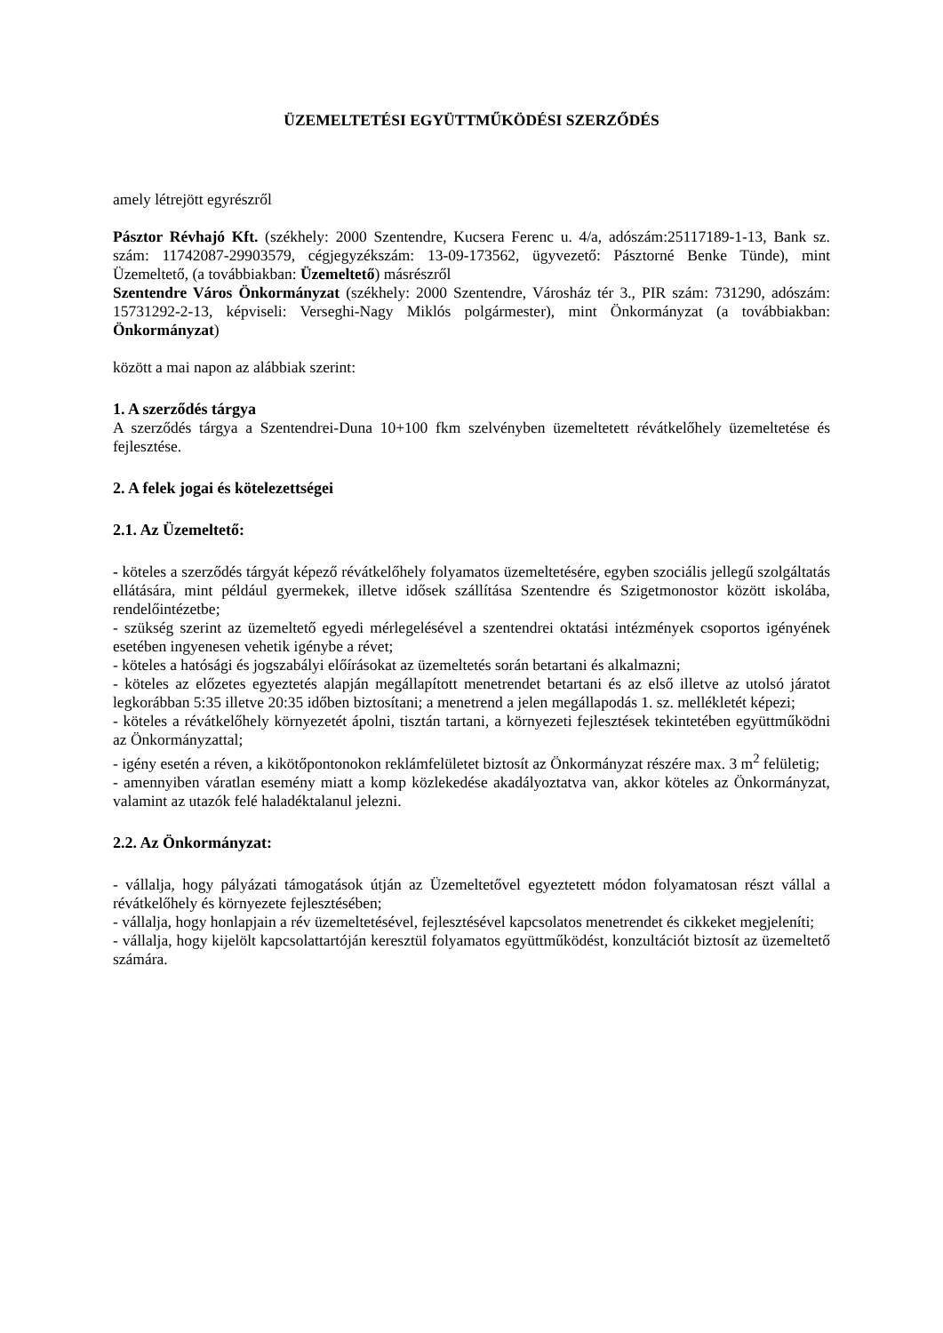ÜZEMELTETÉSI EGYÜTTMŰKÖDÉSI SZERZŐDÉS
amely létrejött egyrészről
Pásztor Révhajó Kft. (székhely: 2000 Szentendre, Kucsera Ferenc u. 4/a, adószám:25117189-1-13, Bank sz. szám: 11742087-29903579, cégjegyzékszám: 13-09-173562, ügyvezető: Pásztorné Benke Tünde), mint Üzemeltető, (a továbbiakban: Üzemeltető) másrészről
Szentendre Város Önkormányzat (székhely: 2000 Szentendre, Városház tér 3., PIR szám: 731290, adószám: 15731292-2-13, képviseli: Verseghi-Nagy Miklós polgármester), mint Önkormányzat (a továbbiakban: Önkormányzat)
között a mai napon az alábbiak szerint:
1. A szerződés tárgya
A szerződés tárgya a Szentendrei-Duna 10+100 fkm szelvényben üzemeltetett révátkelőhely üzemeltetése és fejlesztése.
2. A felek jogai és kötelezettségei
2.1. Az Üzemeltető:
- köteles a szerződés tárgyát képező révátkelőhely folyamatos üzemeltetésére, egyben szociális jellegű szolgáltatás ellátására, mint például gyermekek, illetve idősek szállítása Szentendre és Szigetmonostor között iskolába, rendelőintézetbe;
- szükség szerint az üzemeltető egyedi mérlegelésével a szentendrei oktatási intézmények csoportos igényének esetében ingyenesen vehetik igénybe a révet;
- köteles a hatósági és jogszabályi előírásokat az üzemeltetés során betartani és alkalmazni;
- köteles az előzetes egyeztetés alapján megállapított menetrendet betartani és az első illetve az utolsó járatot legkorábban 5:35 illetve 20:35 időben biztosítani; a menetrend a jelen megállapodás 1. sz. mellékletét képezi;
- köteles a révátkelőhely környezetét ápolni, tisztán tartani, a környezeti fejlesztések tekintetében együttműködni az Önkormányzattal;
- igény esetén a réven, a kikötőpontonokon reklámfelületet biztosít az Önkormányzat részére max. 3 m<sup>2</sup> felületig;
- amennyiben váratlan esemény miatt a komp közlekedése akadályoztatva van, akkor köteles az Önkormányzat, valamint az utazók felé haladéktalanul jelezni.
2.2. Az Önkormányzat:
- vállalja, hogy pályázati támogatások útján az Üzemeltetővel egyeztetett módon folyamatosan részt vállal a révátkelőhely és környezete fejlesztésében;
- vállalja, hogy honlapjain a rév üzemeltetésével, fejlesztésével kapcsolatos menetrendet és cikkeket megjeleníti;
- vállalja, hogy kijelölt kapcsolattartóján keresztül folyamatos együttműködést, konzultációt biztosít az üzemeltető számára.